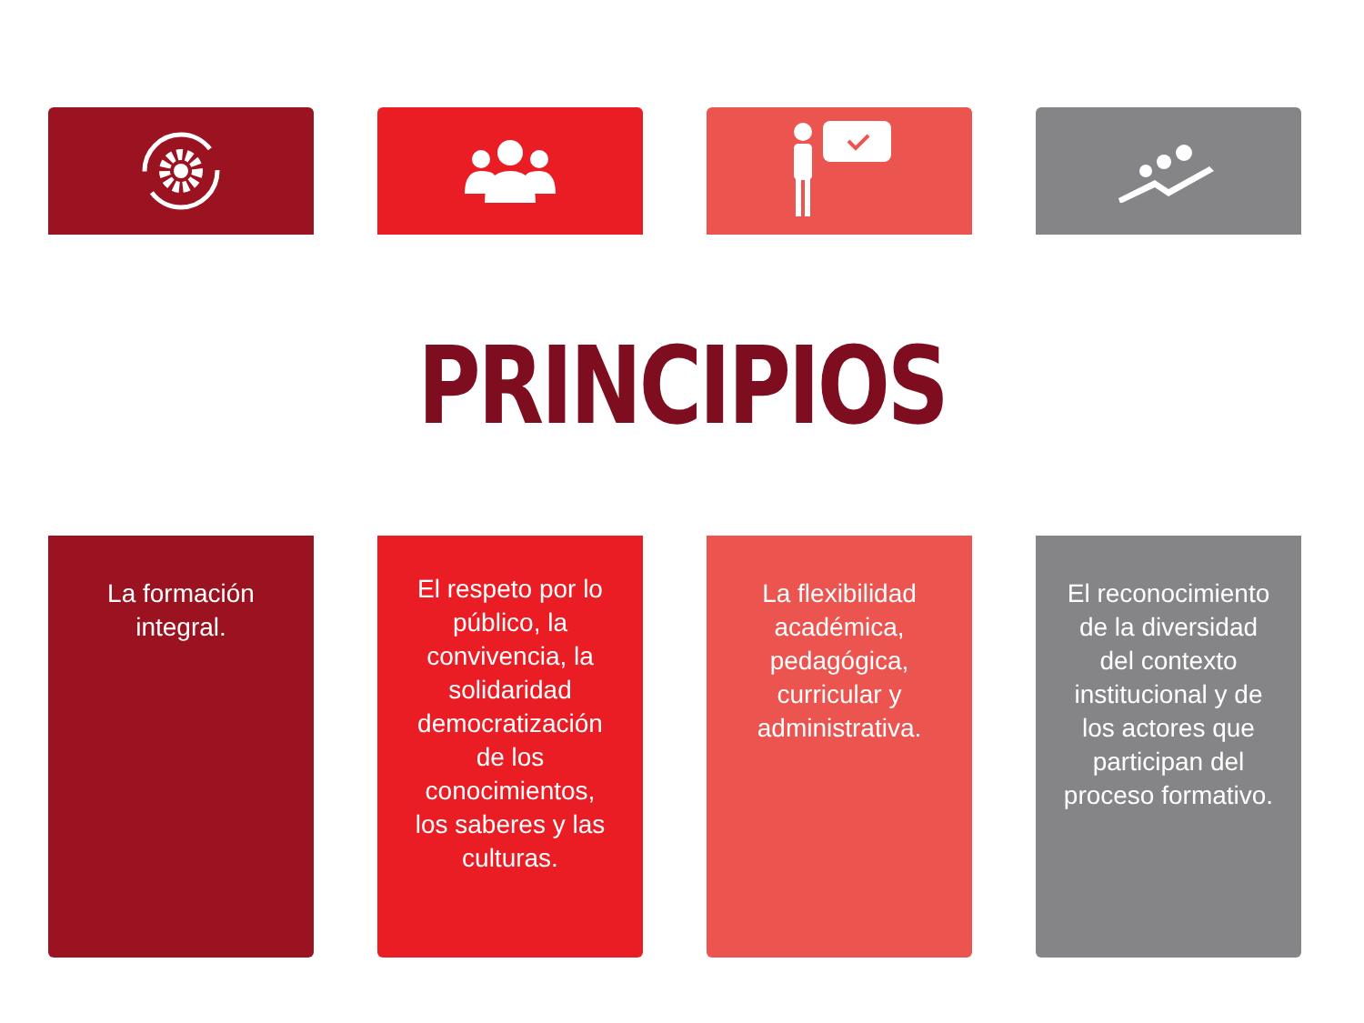PRINCIPIOS
La formación
integral.
El respeto por lo
público, la
convivencia, la
solidaridad
democratización
de los
conocimientos,
los saberes y las
culturas.
La flexibilidad
académica,
pedagógica,
curricular y
administrativa.
El reconocimiento
de la diversidad
del contexto
institucional y de
los actores que
participan del
proceso formativo.